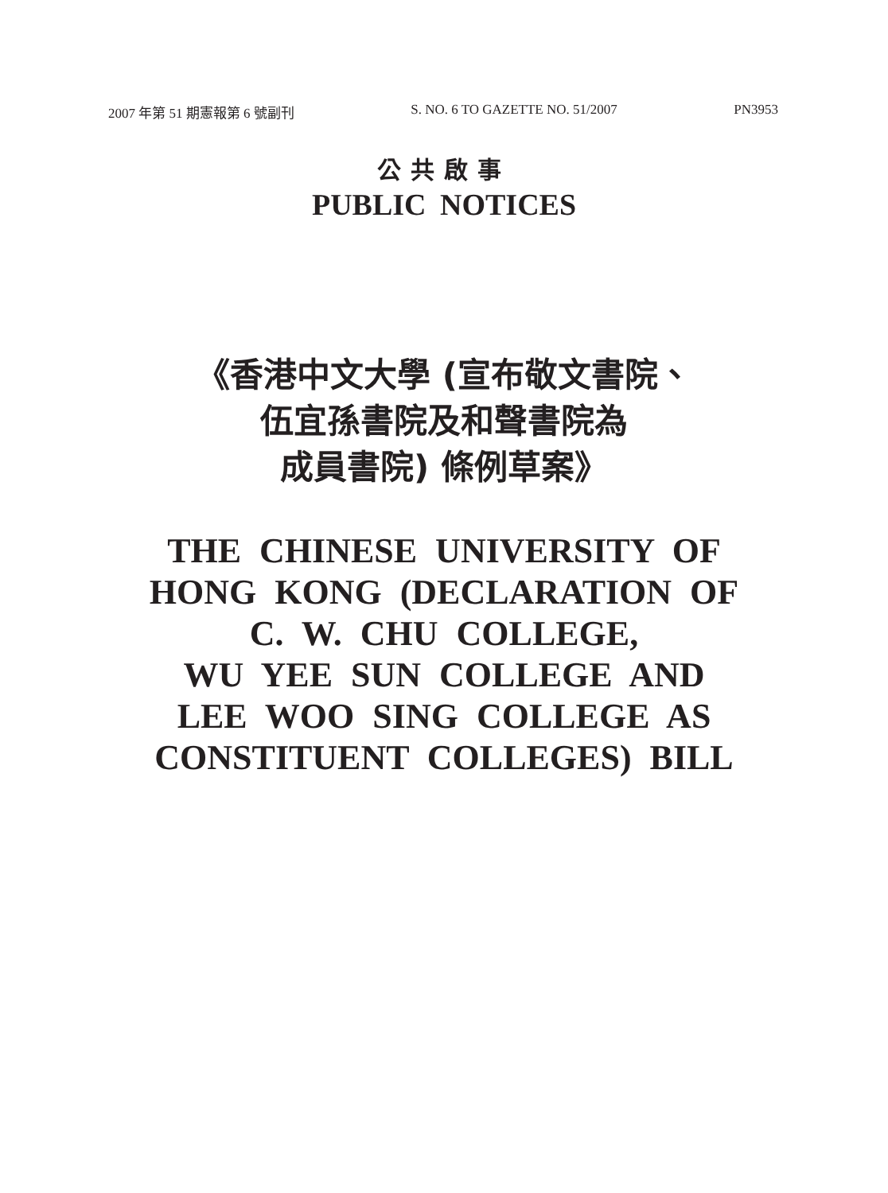2007 年第 51 期憲報第 6 號副刊 S. NO. 6 TO GAZETTE NO. 51/2007 PN3953
公共啟事
PUBLIC NOTICES
《香港中文大學 (宣布敬文書院、
伍宜孫書院及和聲書院為
成員書院) 條例草案》
THE CHINESE UNIVERSITY OF
HONG KONG (DECLARATION OF
C. W. CHU COLLEGE,
WU YEE SUN COLLEGE AND
LEE WOO SING COLLEGE AS
CONSTITUENT COLLEGES) BILL